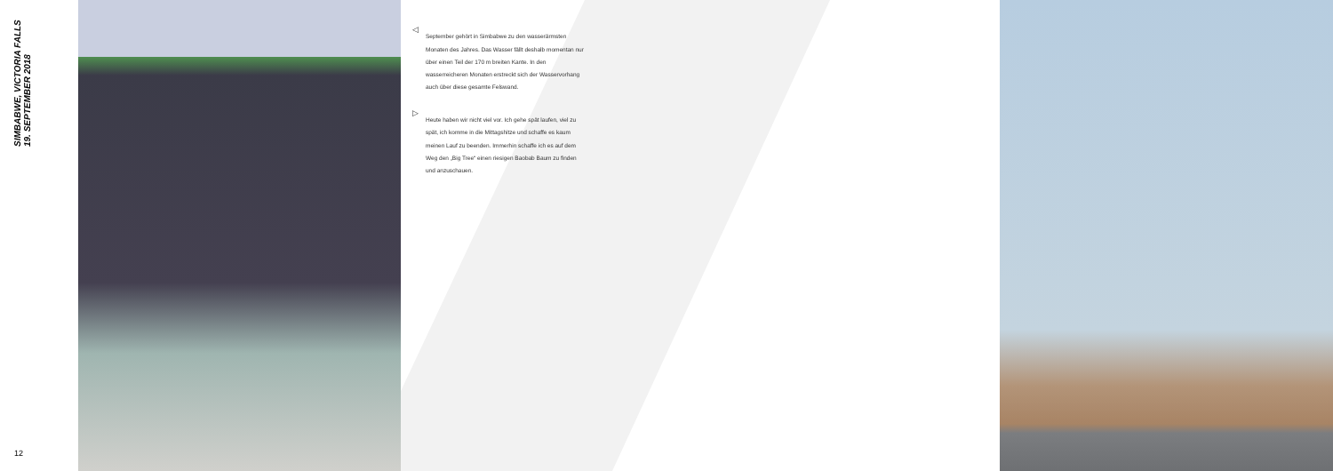SIMBABWE, VICTORIA FALLS
19. SEPTEMBER 2018
12
◁
September gehört in Simbabwe zu den wasserärmsten Monaten des Jahres. Das Wasser fällt deshalb momentan nur über einen Teil der 170 m breiten Kante. In den wasserreicheren Monaten erstreckt sich der Wasservorhang auch über diese gesamte Felswand.
▷
Heute haben wir nicht viel vor. Ich gehe spät laufen, viel zu spät, ich komme in die Mittagshitze und schaffe es kaum meinen Lauf zu beenden. Immerhin schaffe ich es auf dem Weg den „Big Tree“ einen riesigen Baobab Baum zu finden und anzuschauen.